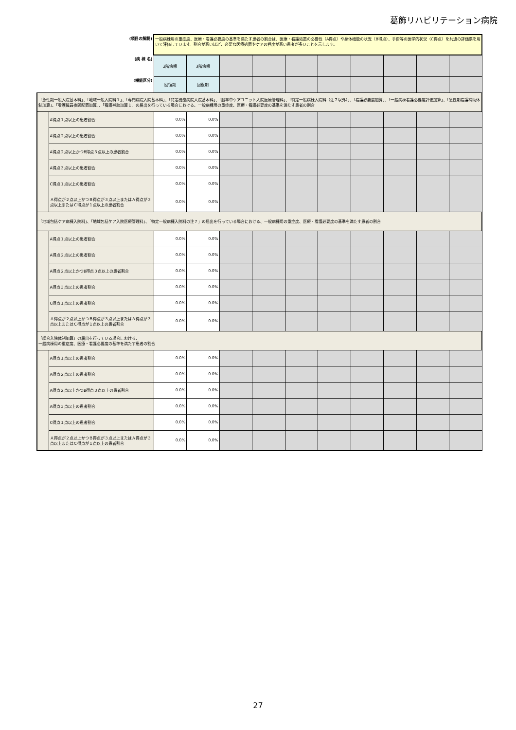葛飾リハビリテーション病院
| (項目の解説) | | 一般病棟用の重症度、医療・看護必要度の基準を満たす患者の割合は、医療・看護処置の必要性（A得点）や身体機能の状況（B得点）、手術等の医学的状況（C得点）を共通の評価票を用いて評価しています。割合が高いほど、必要な医療処置やケアの程度が高い患者が多いことを示します。 | | | | | | | | | |
| (病 棟 名) | | 2階病棟 | 3階病棟 | | | | | | | | |
| (機能区分) | | 回復期 | 回復期 | | | | | | | | |
| 「急性期一般入院基本料」、「地域一般入院料１」、「専門病院入院基本料」、「特定機能病院入院基本料」、「脳卒中ケアユニット入院医療管理料」、「特定一般病棟入院料（注７以外）」、「看護必要度加算」、「一般病棟看護必要度評価加算」、「急性期看護補助体制加算」、「看護職員夜間配置加算」、「看護補助加算１」の届出を行っている場合における、一般病棟用の重症度、医療・看護必要度の基準を満たす患者の割合 | | | | | | | | | | | |
| | A得点１点以上の患者割合 | 0.0% | 0.0% | | | | | | | | |
| | A得点２点以上の患者割合 | 0.0% | 0.0% | | | | | | | | |
| | A得点２点以上かつB得点３点以上の患者割合 | 0.0% | 0.0% | | | | | | | | |
| | A得点３点以上の患者割合 | 0.0% | 0.0% | | | | | | | | |
| | C得点１点以上の患者割合 | 0.0% | 0.0% | | | | | | | | |
| | Ａ得点が２点以上かつＢ得点が３点以上またはＡ得点が３点以上またはＣ得点が１点以上の患者割合 | 0.0% | 0.0% | | | | | | | | |
| 「地域包括ケア病棟入院料」、「地域包括ケア入院医療管理料」、「特定一般病棟入院料の注７」の届出を行っている場合における、一般病棟用の重症度、医療・看護必要度の基準を満たす患者の割合 | | | | | | | | | | | |
| | A得点１点以上の患者割合 | 0.0% | 0.0% | | | | | | | | |
| | A得点２点以上の患者割合 | 0.0% | 0.0% | | | | | | | | |
| | A得点２点以上かつB得点３点以上の患者割合 | 0.0% | 0.0% | | | | | | | | |
| | A得点３点以上の患者割合 | 0.0% | 0.0% | | | | | | | | |
| | C得点１点以上の患者割合 | 0.0% | 0.0% | | | | | | | | |
| | Ａ得点が２点以上かつＢ得点が３点以上またはＡ得点が３点以上またはＣ得点が１点以上の患者割合 | 0.0% | 0.0% | | | | | | | | |
| 「総合入院体制加算」の届出を行っている場合における、 一般病棟用の重症度、医療・看護必要度の基準を満たす患者の割合 | | | | | | | | | | | |
| | A得点１点以上の患者割合 | 0.0% | 0.0% | | | | | | | | |
| | A得点２点以上の患者割合 | 0.0% | 0.0% | | | | | | | | |
| | A得点２点以上かつB得点３点以上の患者割合 | 0.0% | 0.0% | | | | | | | | |
| | A得点３点以上の患者割合 | 0.0% | 0.0% | | | | | | | | |
| | C得点１点以上の患者割合 | 0.0% | 0.0% | | | | | | | | |
| | Ａ得点が２点以上かつＢ得点が３点以上またはＡ得点が３点以上またはＣ得点が１点以上の患者割合 | 0.0% | 0.0% | | | | | | | | |
27